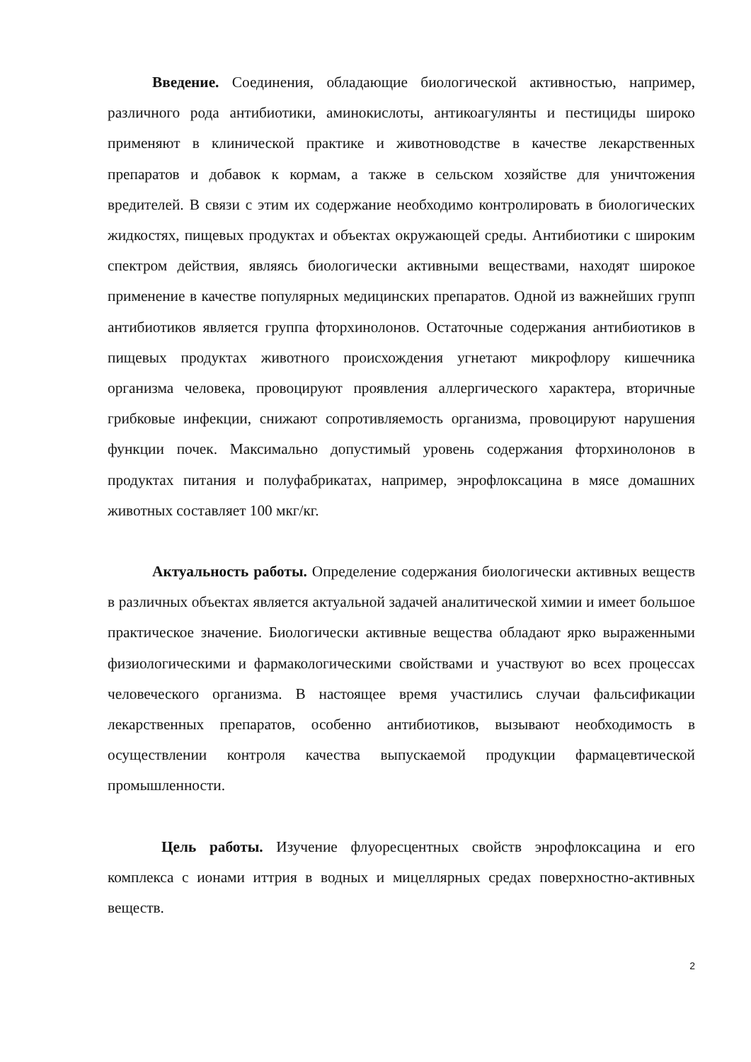Введение. Соединения, обладающие биологической активностью, например, различного рода антибиотики, аминокислоты, антикоагулянты и пестициды широко применяют в клинической практике и животноводстве в качестве лекарственных препаратов и добавок к кормам, а также в сельском хозяйстве для уничтожения вредителей. В связи с этим их содержание необходимо контролировать в биологических жидкостях, пищевых продуктах и объектах окружающей среды. Антибиотики с широким спектром действия, являясь биологически активными веществами, находят широкое применение в качестве популярных медицинских препаратов. Одной из важнейших групп антибиотиков является группа фторхинолонов. Остаточные содержания антибиотиков в пищевых продуктах животного происхождения угнетают микрофлору кишечника организма человека, провоцируют проявления аллергического характера, вторичные грибковые инфекции, снижают сопротивляемость организма, провоцируют нарушения функции почек. Максимально допустимый уровень содержания фторхинолонов в продуктах питания и полуфабрикатах, например, энрофлоксацина в мясе домашних животных составляет 100 мкг/кг.
Актуальность работы. Определение содержания биологически активных веществ в различных объектах является актуальной задачей аналитической химии и имеет большое практическое значение. Биологически активные вещества обладают ярко выраженными физиологическими и фармакологическими свойствами и участвуют во всех процессах человеческого организма. В настоящее время участились случаи фальсификации лекарственных препаратов, особенно антибиотиков, вызывают необходимость в осуществлении контроля качества выпускаемой продукции фармацевтической промышленности.
Цель работы. Изучение флуоресцентных свойств энрофлоксацина и его комплекса с ионами иттрия в водных и мицеллярных средах поверхностно-активных веществ.
2